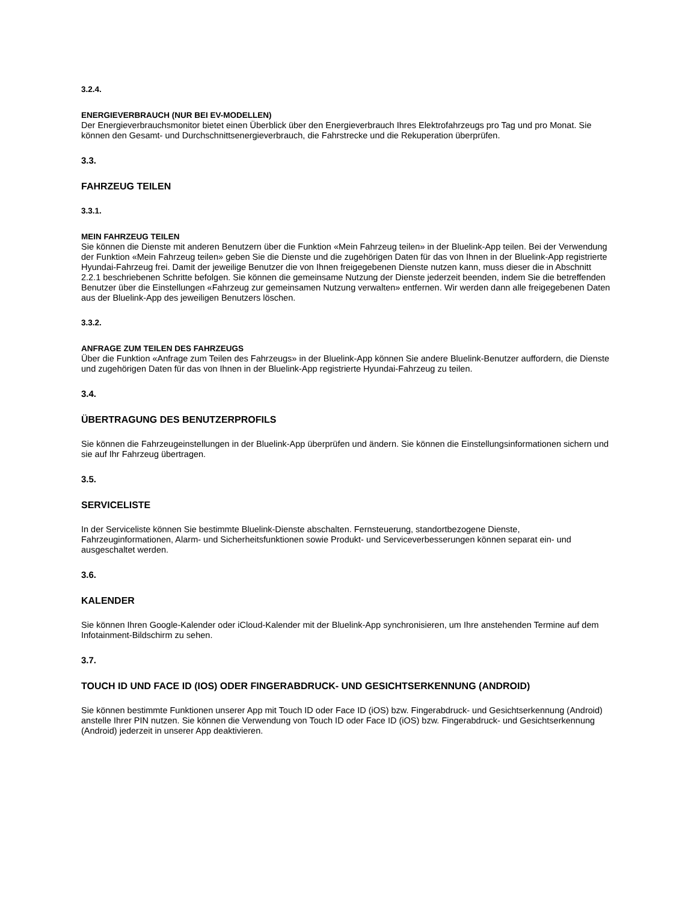3.2.4.
ENERGIEVERBRAUCH (NUR BEI EV-MODELLEN)
Der Energieverbrauchsmonitor bietet einen Überblick über den Energieverbrauch Ihres Elektrofahrzeugs pro Tag und pro Monat. Sie können den Gesamt- und Durchschnittsenergieverbrauch, die Fahrstrecke und die Rekuperation überprüfen.
3.3.
FAHRZEUG TEILEN
3.3.1.
MEIN FAHRZEUG TEILEN
Sie können die Dienste mit anderen Benutzern über die Funktion «Mein Fahrzeug teilen» in der Bluelink-App teilen. Bei der Verwendung der Funktion «Mein Fahrzeug teilen» geben Sie die Dienste und die zugehörigen Daten für das von Ihnen in der Bluelink-App registrierte Hyundai-Fahrzeug frei. Damit der jeweilige Benutzer die von Ihnen freigegebenen Dienste nutzen kann, muss dieser die in Abschnitt 2.2.1 beschriebenen Schritte befolgen. Sie können die gemeinsame Nutzung der Dienste jederzeit beenden, indem Sie die betreffenden Benutzer über die Einstellungen «Fahrzeug zur gemeinsamen Nutzung verwalten» entfernen. Wir werden dann alle freigegebenen Daten aus der Bluelink-App des jeweiligen Benutzers löschen.
3.3.2.
ANFRAGE ZUM TEILEN DES FAHRZEUGS
Über die Funktion «Anfrage zum Teilen des Fahrzeugs» in der Bluelink-App können Sie andere Bluelink-Benutzer auffordern, die Dienste und zugehörigen Daten für das von Ihnen in der Bluelink-App registrierte Hyundai-Fahrzeug zu teilen.
3.4.
ÜBERTRAGUNG DES BENUTZERPROFILS
Sie können die Fahrzeugeinstellungen in der Bluelink-App überprüfen und ändern. Sie können die Einstellungsinformationen sichern und sie auf Ihr Fahrzeug übertragen.
3.5.
SERVICELISTE
In der Serviceliste können Sie bestimmte Bluelink-Dienste abschalten. Fernsteuerung, standortbezogene Dienste, Fahrzeuginformationen, Alarm- und Sicherheitsfunktionen sowie Produkt- und Serviceverbesserungen können separat ein- und ausgeschaltet werden.
3.6.
KALENDER
Sie können Ihren Google-Kalender oder iCloud-Kalender mit der Bluelink-App synchronisieren, um Ihre anstehenden Termine auf dem Infotainment-Bildschirm zu sehen.
3.7.
TOUCH ID UND FACE ID (IOS) ODER FINGERABDRUCK- UND GESICHTSERKENNUNG (ANDROID)
Sie können bestimmte Funktionen unserer App mit Touch ID oder Face ID (iOS) bzw. Fingerabdruck- und Gesichtserkennung (Android) anstelle Ihrer PIN nutzen. Sie können die Verwendung von Touch ID oder Face ID (iOS) bzw. Fingerabdruck- und Gesichtserkennung (Android) jederzeit in unserer App deaktivieren.